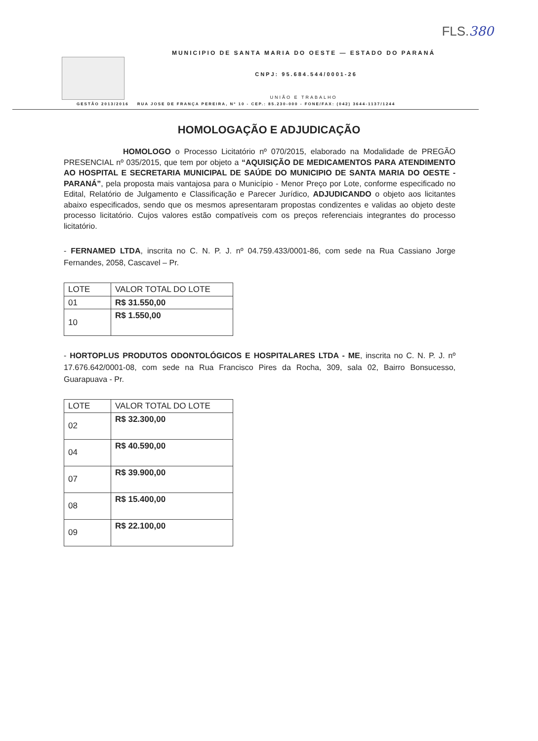FLS.380
MUNICIPIO DE SANTA MARIA DO OESTE — ESTADO DO PARANÁ
CNPJ: 95.684.544/0001-26
UNIÃO E TRABALHO
GESTÃO 2013/2016 RUA JOSE DE FRANÇA PEREIRA, Nº 10 - CEP.: 85.230-000 - FONE/FAX: (042) 3644-1137/1244
HOMOLOGAÇÃO E ADJUDICAÇÃO
HOMOLOGO o Processo Licitatório nº 070/2015, elaborado na Modalidade de PREGÃO PRESENCIAL nº 035/2015, que tem por objeto a “AQUISIÇÃO DE MEDICAMENTOS PARA ATENDIMENTO AO HOSPITAL E SECRETARIA MUNICIPAL DE SAÚDE DO MUNICIPIO DE SANTA MARIA DO OESTE - PARANÁ”, pela proposta mais vantajosa para o Município - Menor Preço por Lote, conforme especificado no Edital, Relatório de Julgamento e Classificação e Parecer Jurídico, ADJUDICANDO o objeto aos licitantes abaixo especificados, sendo que os mesmos apresentaram propostas condizentes e validas ao objeto deste processo licitatório. Cujos valores estão compatíveis com os preços referenciais integrantes do processo licitatório.
- FERNAMED LTDA, inscrita no C. N. P. J. nº 04.759.433/0001-86, com sede na Rua Cassiano Jorge Fernandes, 2058, Cascavel – Pr.
| LOTE | VALOR TOTAL DO LOTE |
| --- | --- |
| 01 | R$ 31.550,00 |
| 10 | R$ 1.550,00 |
- HORTOPLUS PRODUTOS ODONTOLÓGICOS E HOSPITALARES LTDA - ME, inscrita no C. N. P. J. nº 17.676.642/0001-08, com sede na Rua Francisco Pires da Rocha, 309, sala 02, Bairro Bonsucesso, Guarapuava - Pr.
| LOTE | VALOR TOTAL DO LOTE |
| --- | --- |
| 02 | R$ 32.300,00 |
| 04 | R$ 40.590,00 |
| 07 | R$ 39.900,00 |
| 08 | R$ 15.400,00 |
| 09 | R$ 22.100,00 |